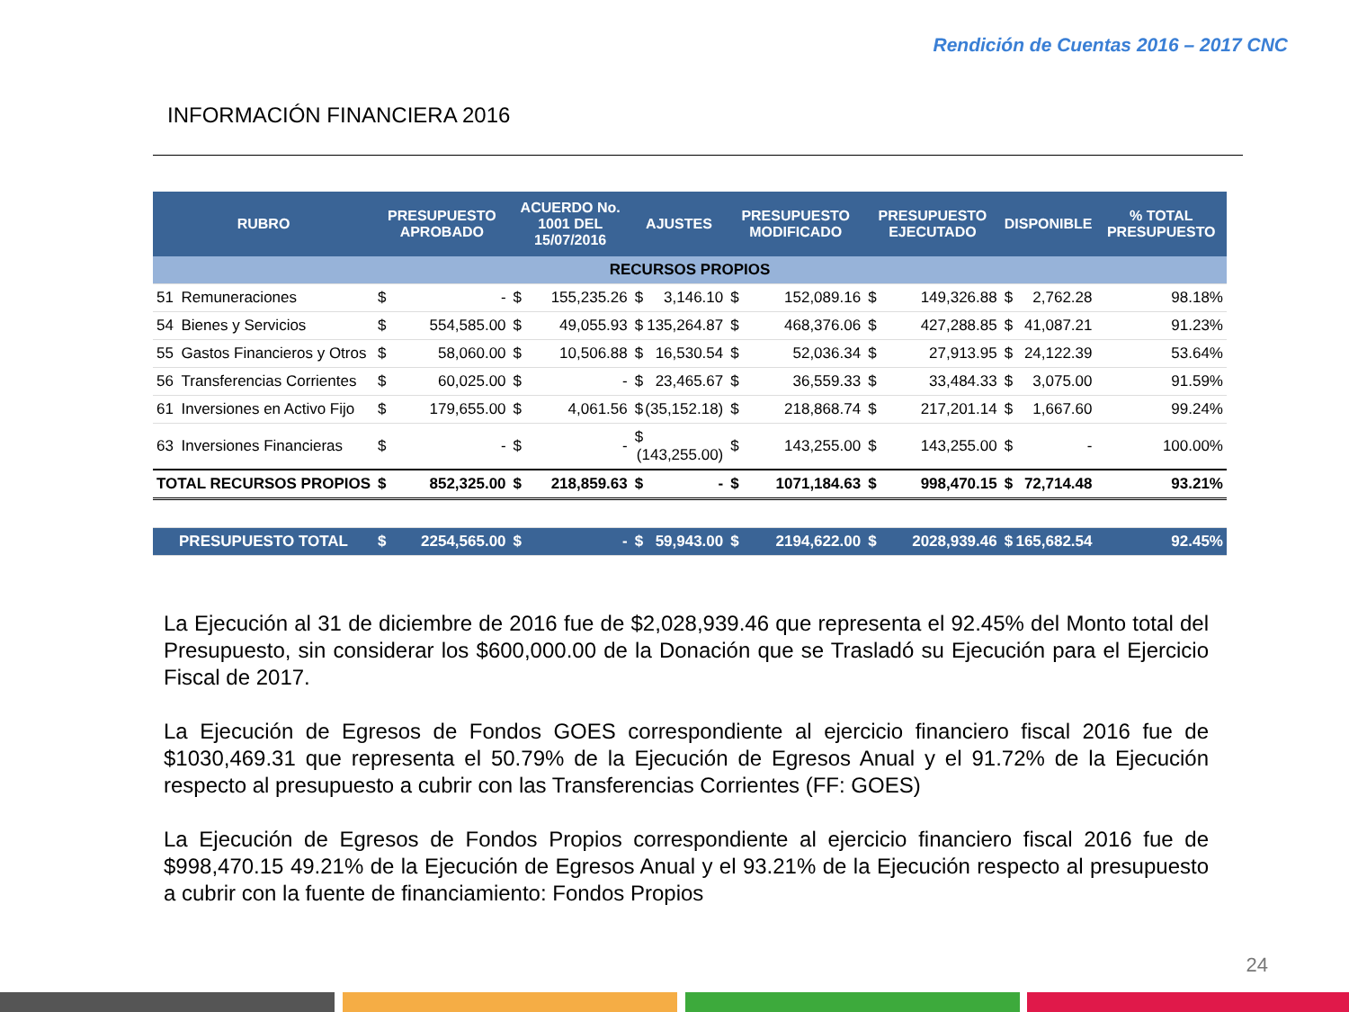Rendición de Cuentas 2016 – 2017 CNC
INFORMACIÓN FINANCIERA 2016
| RUBRO | | PRESUPUESTO APROBADO | ACUERDO No. 1001 DEL 15/07/2016 | AJUSTES | PRESUPUESTO MODIFICADO | PRESUPUESTO EJECUTADO | DISPONIBLE | % TOTAL PRESUPUESTO |
| --- | --- | --- | --- | --- | --- | --- | --- | --- |
| RECURSOS PROPIOS | | | | | | | | |
| 51 | Remuneraciones | $ - | $ 155,235.26 | $ 3,146.10 | $ 152,089.16 | $ 149,326.88 | $ 2,762.28 | 98.18% |
| 54 | Bienes y Servicios | $ 554,585.00 | $ 49,055.93 | $ 135,264.87 | $ 468,376.06 | $ 427,288.85 | $ 41,087.21 | 91.23% |
| 55 | Gastos Financieros y Otros | $ 58,060.00 | $ 10,506.88 | $ 16,530.54 | $ 52,036.34 | $ 27,913.95 | $ 24,122.39 | 53.64% |
| 56 | Transferencias Corrientes | $ 60,025.00 | $ - | $ 23,465.67 | $ 36,559.33 | $ 33,484.33 | $ 3,075.00 | 91.59% |
| 61 | Inversiones en Activo Fijo | $ 179,655.00 | $ 4,061.56 | $ (35,152.18) | $ 218,868.74 | $ 217,201.14 | $ 1,667.60 | 99.24% |
| 63 | Inversiones Financieras | $ - | $ - | $ (143,255.00) | $ 143,255.00 | $ 143,255.00 | $ - | 100.00% |
| TOTAL RECURSOS PROPIOS | | $ 852,325.00 | $ 218,859.63 | $ - | $ 1071,184.63 | $ 998,470.15 | $ 72,714.48 | 93.21% |
| PRESUPUESTO TOTAL | | $ 2254,565.00 | $ - | $ 59,943.00 | $ 2194,622.00 | $ 2028,939.46 | $ 165,682.54 | 92.45% |
La Ejecución al 31 de diciembre de 2016 fue de $2,028,939.46 que representa el 92.45% del Monto total del Presupuesto, sin considerar los $600,000.00 de la Donación que se Trasladó su Ejecución para el Ejercicio Fiscal de 2017.
La Ejecución de Egresos de Fondos GOES correspondiente al ejercicio financiero fiscal 2016 fue de $1030,469.31 que representa el 50.79% de la Ejecución de Egresos Anual y el 91.72% de la Ejecución respecto al presupuesto a cubrir con las Transferencias Corrientes (FF: GOES)
La Ejecución de Egresos de Fondos Propios correspondiente al ejercicio financiero fiscal 2016 fue de $998,470.15 49.21% de la Ejecución de Egresos Anual y el 93.21% de la Ejecución respecto al presupuesto a cubrir con la fuente de financiamiento: Fondos Propios
24